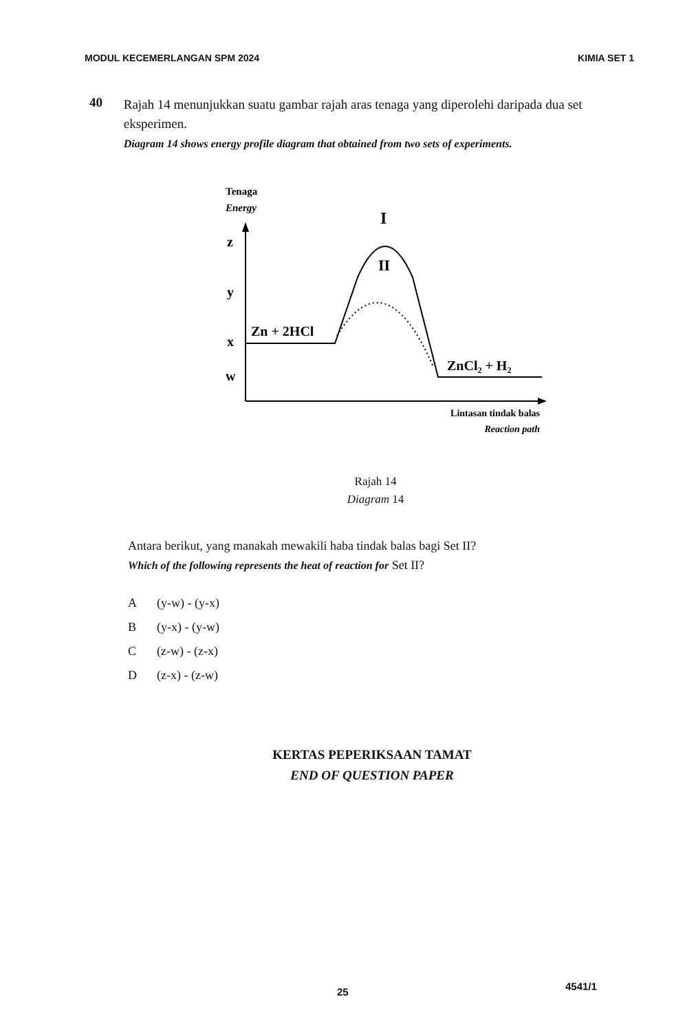MODUL KECEMERLANGAN SPM 2024 KIMIA SET 1
40
Rajah 14 menunjukkan suatu gambar rajah aras tenaga yang diperolehi daripada dua set eksperimen.
Diagram 14 shows energy profile diagram that obtained from two sets of experiments.
Tenaga
Energy
z
y
x
w
I
II
Zn + 2HCl
ZnCl₂ + H₂
Lintasan tindak balas
Reaction path
Rajah 14
Diagram 14
Antara berikut, yang manakah mewakili haba tindak balas bagi Set II?
Which of the following represents the heat of reaction for Set II?
A (y-w) - (y-x)
B (y-x) - (y-w)
C (z-w) - (z-x)
D (z-x) - (z-w)
KERTAS PEPERIKSAAN TAMAT
END OF QUESTION PAPER
25 4541/1